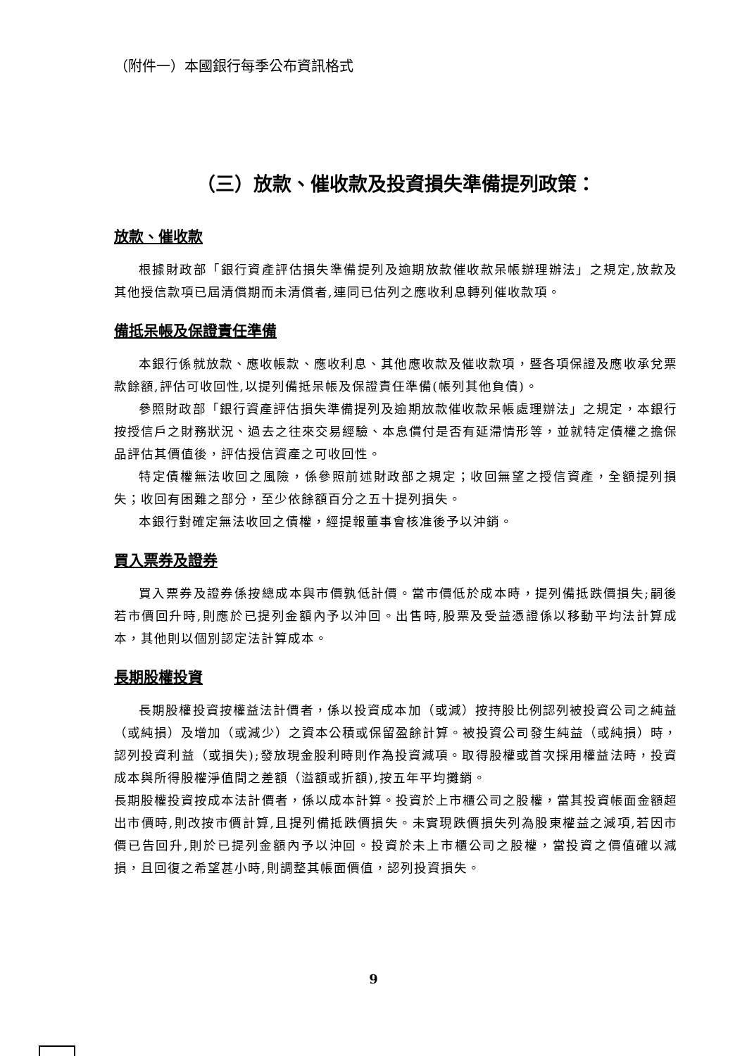（附件一）本國銀行每季公布資訊格式
（三）放款、催收款及投資損失準備提列政策：
放款、催收款
根據財政部「銀行資產評估損失準備提列及逾期放款催收款呆帳辦理辦法」之規定,放款及其他授信款項已屆清償期而未清償者,連同已估列之應收利息轉列催收款項。
備抵呆帳及保證責任準備
本銀行係就放款、應收帳款、應收利息、其他應收款及催收款項，暨各項保證及應收承兌票款餘額,評估可收回性,以提列備抵呆帳及保證責任準備(帳列其他負債)。
參照財政部「銀行資產評估損失準備提列及逾期放款催收款呆帳處理辦法」之規定，本銀行按授信戶之財務狀況、過去之往來交易經驗、本息償付是否有延滯情形等，並就特定債權之擔保品評估其價值後，評估授信資產之可收回性。
特定債權無法收回之風險，係參照前述財政部之規定；收回無望之授信資產，全額提列損失；收回有困難之部分，至少依餘額百分之五十提列損失。
本銀行對確定無法收回之債權，經提報董事會核准後予以沖銷。
買入票券及證券
買入票券及證券係按總成本與市價孰低計價。當市價低於成本時，提列備抵跌價損失;嗣後若市價回升時,則應於已提列金額內予以沖回。出售時,股票及受益憑證係以移動平均法計算成本，其他則以個別認定法計算成本。
長期股權投資
長期股權投資按權益法計價者，係以投資成本加（或減）按持股比例認列被投資公司之純益（或純損）及增加（或減少）之資本公積或保留盈餘計算。被投資公司發生純益（或純損）時，認列投資利益（或損失);發放現金股利時則作為投資減項。取得股權或首次採用權益法時，投資成本與所得股權淨值間之差額（溢額或折額),按五年平均攤銷。
長期股權投資按成本法計價者，係以成本計算。投資於上市櫃公司之股權，當其投資帳面金額超出市價時,則改按市價計算,且提列備抵跌價損失。未實現跌價損失列為股東權益之減項,若因市價已告回升,則於已提列金額內予以沖回。投資於未上市櫃公司之股權，當投資之價值確以減損，且回復之希望甚小時,則調整其帳面價值，認列投資損失。
9